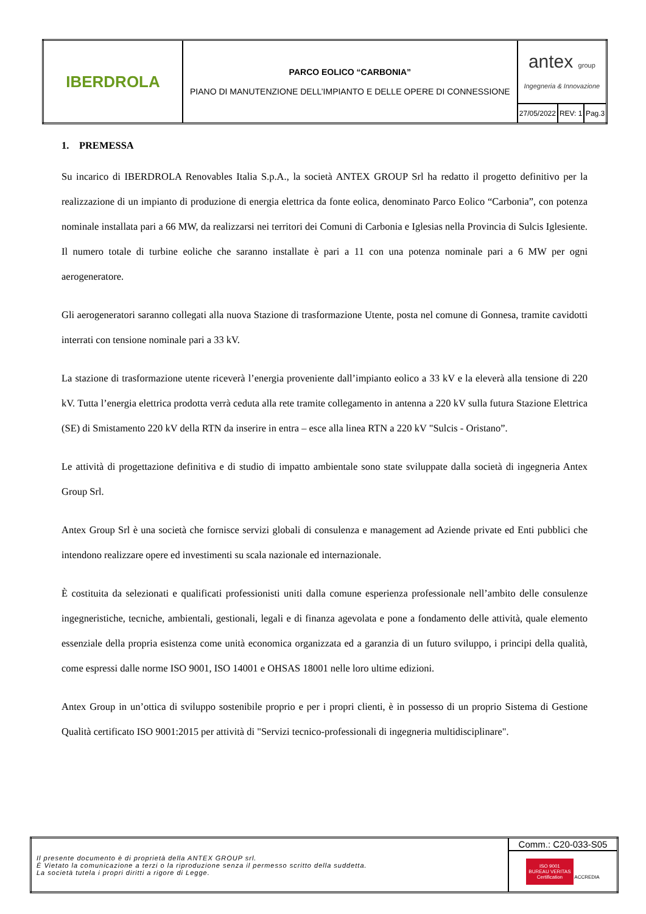| IBERDROLA | PARCO EOLICO “CARBONIA” PIANO DI MANUTENZIONE DELL’IMPIANTO E DELLE OPERE DI CONNESSIONE | antex group Ingegneria & Innovazione | | |
| | | 27/05/2022 | REV: 1 | Pag.3 |
1. PREMESSA
Su incarico di IBERDROLA Renovables Italia S.p.A., la società ANTEX GROUP Srl ha redatto il progetto definitivo per la realizzazione di un impianto di produzione di energia elettrica da fonte eolica, denominato Parco Eolico “Carbonia”, con potenza nominale installata pari a 66 MW, da realizzarsi nei territori dei Comuni di Carbonia e Iglesias nella Provincia di Sulcis Iglesiente. Il numero totale di turbine eoliche che saranno installate è pari a 11 con una potenza nominale pari a 6 MW per ogni aerogeneratore.
Gli aerogeneratori saranno collegati alla nuova Stazione di trasformazione Utente, posta nel comune di Gonnesa, tramite cavidotti interrati con tensione nominale pari a 33 kV.
La stazione di trasformazione utente riceverà l’energia proveniente dall’impianto eolico a 33 kV e la eleverà alla tensione di 220 kV. Tutta l’energia elettrica prodotta verrà ceduta alla rete tramite collegamento in antenna a 220 kV sulla futura Stazione Elettrica (SE) di Smistamento 220 kV della RTN da inserire in entra – esce alla linea RTN a 220 kV "Sulcis - Oristano”.
Le attività di progettazione definitiva e di studio di impatto ambientale sono state sviluppate dalla società di ingegneria Antex Group Srl.
Antex Group Srl è una società che fornisce servizi globali di consulenza e management ad Aziende private ed Enti pubblici che intendono realizzare opere ed investimenti su scala nazionale ed internazionale.
È costituita da selezionati e qualificati professionisti uniti dalla comune esperienza professionale nell’ambito delle consulenze ingegneristiche, tecniche, ambientali, gestionali, legali e di finanza agevolata e pone a fondamento delle attività, quale elemento essenziale della propria esistenza come unità economica organizzata ed a garanzia di un futuro sviluppo, i principi della qualità, come espressi dalle norme ISO 9001, ISO 14001 e OHSAS 18001 nelle loro ultime edizioni.
Antex Group in un’ottica di sviluppo sostenibile proprio e per i propri clienti, è in possesso di un proprio Sistema di Gestione Qualità certificato ISO 9001:2015 per attività di "Servizi tecnico-professionali di ingegneria multidisciplinare".
| Il presente documento è di proprietà della ANTEX GROUP srl. È Vietato la comunicazione a terzi o la riproduzione senza il permesso scritto della suddetta. La società tutela i propri diritti a rigore di Legge. | Comm.: C20-033-S05 |
| | ISO 9001 BUREAU VERITAS Certification ACCREDIA |